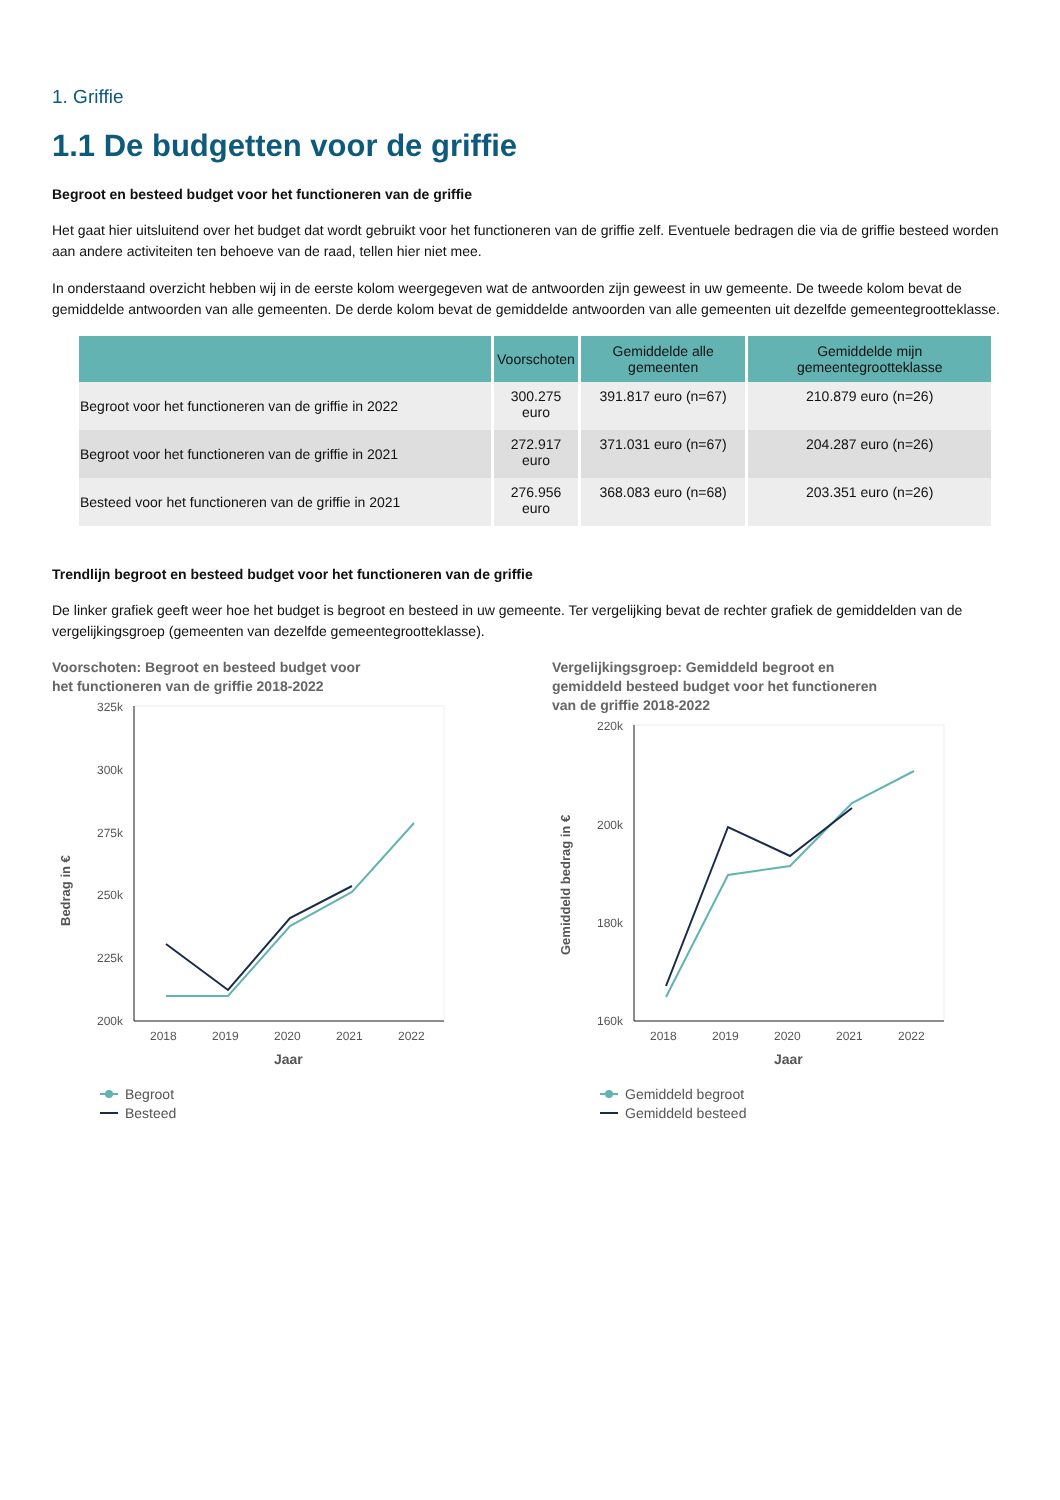1. Griffie
1.1 De budgetten voor de griffie
Begroot en besteed budget voor het functioneren van de griffie
Het gaat hier uitsluitend over het budget dat wordt gebruikt voor het functioneren van de griffie zelf. Eventuele bedragen die via de griffie besteed worden aan andere activiteiten ten behoeve van de raad, tellen hier niet mee.
In onderstaand overzicht hebben wij in de eerste kolom weergegeven wat de antwoorden zijn geweest in uw gemeente. De tweede kolom bevat de gemiddelde antwoorden van alle gemeenten. De derde kolom bevat de gemiddelde antwoorden van alle gemeenten uit dezelfde gemeentegrootteklasse.
| | Voorschoten | Gemiddelde alle gemeenten | Gemiddelde mijn gemeentegrootteklasse |
| --- | --- | --- | --- |
| Begroot voor het functioneren van de griffie in 2022 | 300.275 euro | 391.817 euro (n=67) | 210.879 euro (n=26) |
| Begroot voor het functioneren van de griffie in 2021 | 272.917 euro | 371.031 euro (n=67) | 204.287 euro (n=26) |
| Besteed voor het functioneren van de griffie in 2021 | 276.956 euro | 368.083 euro (n=68) | 203.351 euro (n=26) |
Trendlijn begroot en besteed budget voor het functioneren van de griffie
De linker grafiek geeft weer hoe het budget is begroot en besteed in uw gemeente. Ter vergelijking bevat de rechter grafiek de gemiddelden van de vergelijkingsgroep (gemeenten van dezelfde gemeentegrootteklasse).
Voorschoten: Begroot en besteed budget voor
het functioneren van de griffie 2018-2022
325k
300k
275k
250k
225k
200k
2018
2019
2020
2021
2022
Jaar
Bedrag in €
Begroot
Besteed
Vergelijkingsgroep: Gemiddeld begroot en
gemiddeld besteed budget voor het functioneren
van de griffie 2018-2022
220k
200k
180k
160k
2018
2019
2020
2021
2022
Jaar
Gemiddeld bedrag in €
Gemiddeld begroot
Gemiddeld besteed